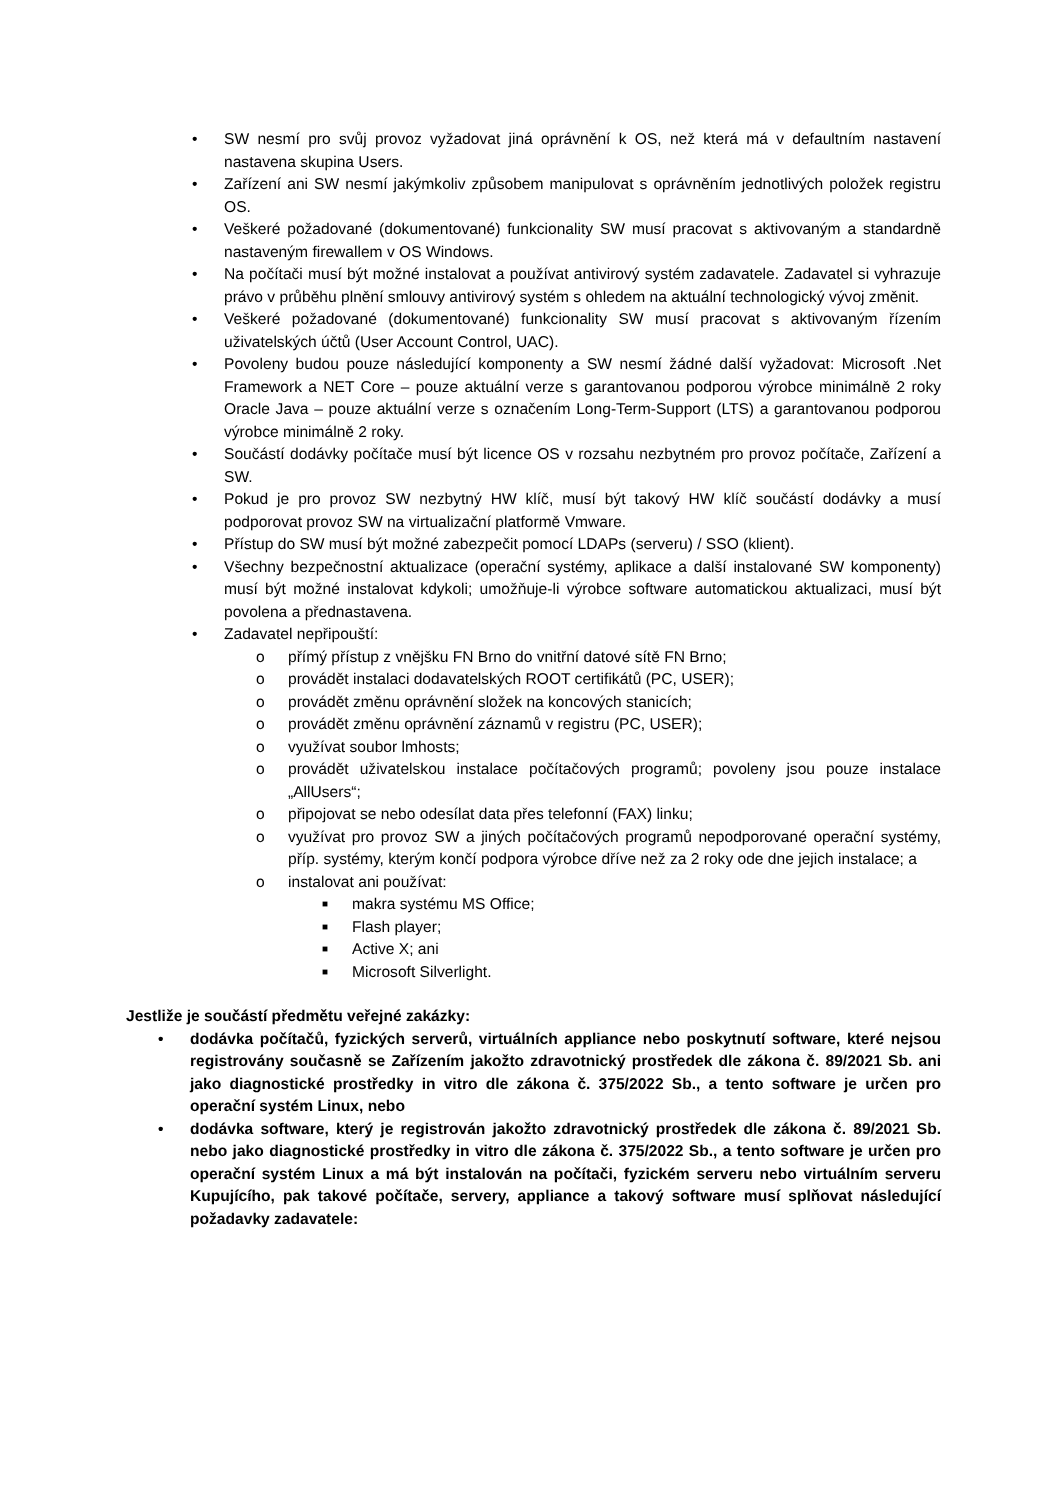• SW nesmí pro svůj provoz vyžadovat jiná oprávnění k OS, než která má v defaultním nastavení nastavena skupina Users.
• Zařízení ani SW nesmí jakýmkoliv způsobem manipulovat s oprávněním jednotlivých položek registru OS.
• Veškeré požadované (dokumentované) funkcionality SW musí pracovat s aktivovaným a standardně nastaveným firewallem v OS Windows.
• Na počítači musí být možné instalovat a používat antivirový systém zadavatele. Zadavatel si vyhrazuje právo v průběhu plnění smlouvy antivirový systém s ohledem na aktuální technologický vývoj změnit.
• Veškeré požadované (dokumentované) funkcionality SW musí pracovat s aktivovaným řízením uživatelských účtů (User Account Control, UAC).
• Povoleny budou pouze následující komponenty a SW nesmí žádné další vyžadovat: Microsoft .Net Framework a NET Core – pouze aktuální verze s garantovanou podporou výrobce minimálně 2 roky Oracle Java – pouze aktuální verze s označením Long-Term-Support (LTS) a garantovanou podporou výrobce minimálně 2 roky.
• Součástí dodávky počítače musí být licence OS v rozsahu nezbytném pro provoz počítače, Zařízení a SW.
• Pokud je pro provoz SW nezbytný HW klíč, musí být takový HW klíč součástí dodávky a musí podporovat provoz SW na virtualizační platformě Vmware.
• Přístup do SW musí být možné zabezpečit pomocí LDAPs (serveru) / SSO (klient).
• Všechny bezpečnostní aktualizace (operační systémy, aplikace a další instalované SW komponenty) musí být možné instalovat kdykoli; umožňuje-li výrobce software automatickou aktualizaci, musí být povolena a přednastavena.
• Zadavatel nepřipouští:
o přímý přístup z vnějšku FN Brno do vnitřní datové sítě FN Brno;
o provádět instalaci dodavatelských ROOT certifikátů (PC, USER);
o provádět změnu oprávnění složek na koncových stanicích;
o provádět změnu oprávnění záznamů v registru (PC, USER);
o využívat soubor lmhosts;
o provádět uživatelskou instalace počítačových programů; povoleny jsou pouze instalace „AllUsers“;
o připojovat se nebo odesílat data přes telefonní (FAX) linku;
o využívat pro provoz SW a jiných počítačových programů nepodporované operační systémy, příp. systémy, kterým končí podpora výrobce dříve než za 2 roky ode dne jejich instalace; a
o instalovat ani používat:
■ makra systému MS Office;
■ Flash player;
■ Active X; ani
■ Microsoft Silverlight.
Jestliže je součástí předmětu veřejné zakázky:
• dodávka počítačů, fyzických serverů, virtuálních appliance nebo poskytnutí software, které nejsou registrovány současně se Zařízením jakožto zdravotnický prostředek dle zákona č. 89/2021 Sb. ani jako diagnostické prostředky in vitro dle zákona č. 375/2022 Sb., a tento software je určen pro operační systém Linux, nebo
• dodávka software, který je registrován jakožto zdravotnický prostředek dle zákona č. 89/2021 Sb. nebo jako diagnostické prostředky in vitro dle zákona č. 375/2022 Sb., a tento software je určen pro operační systém Linux a má být instalován na počítači, fyzickém serveru nebo virtuálním serveru Kupujícího, pak takové počítače, servery, appliance a takový software musí splňovat následující požadavky zadavatele: